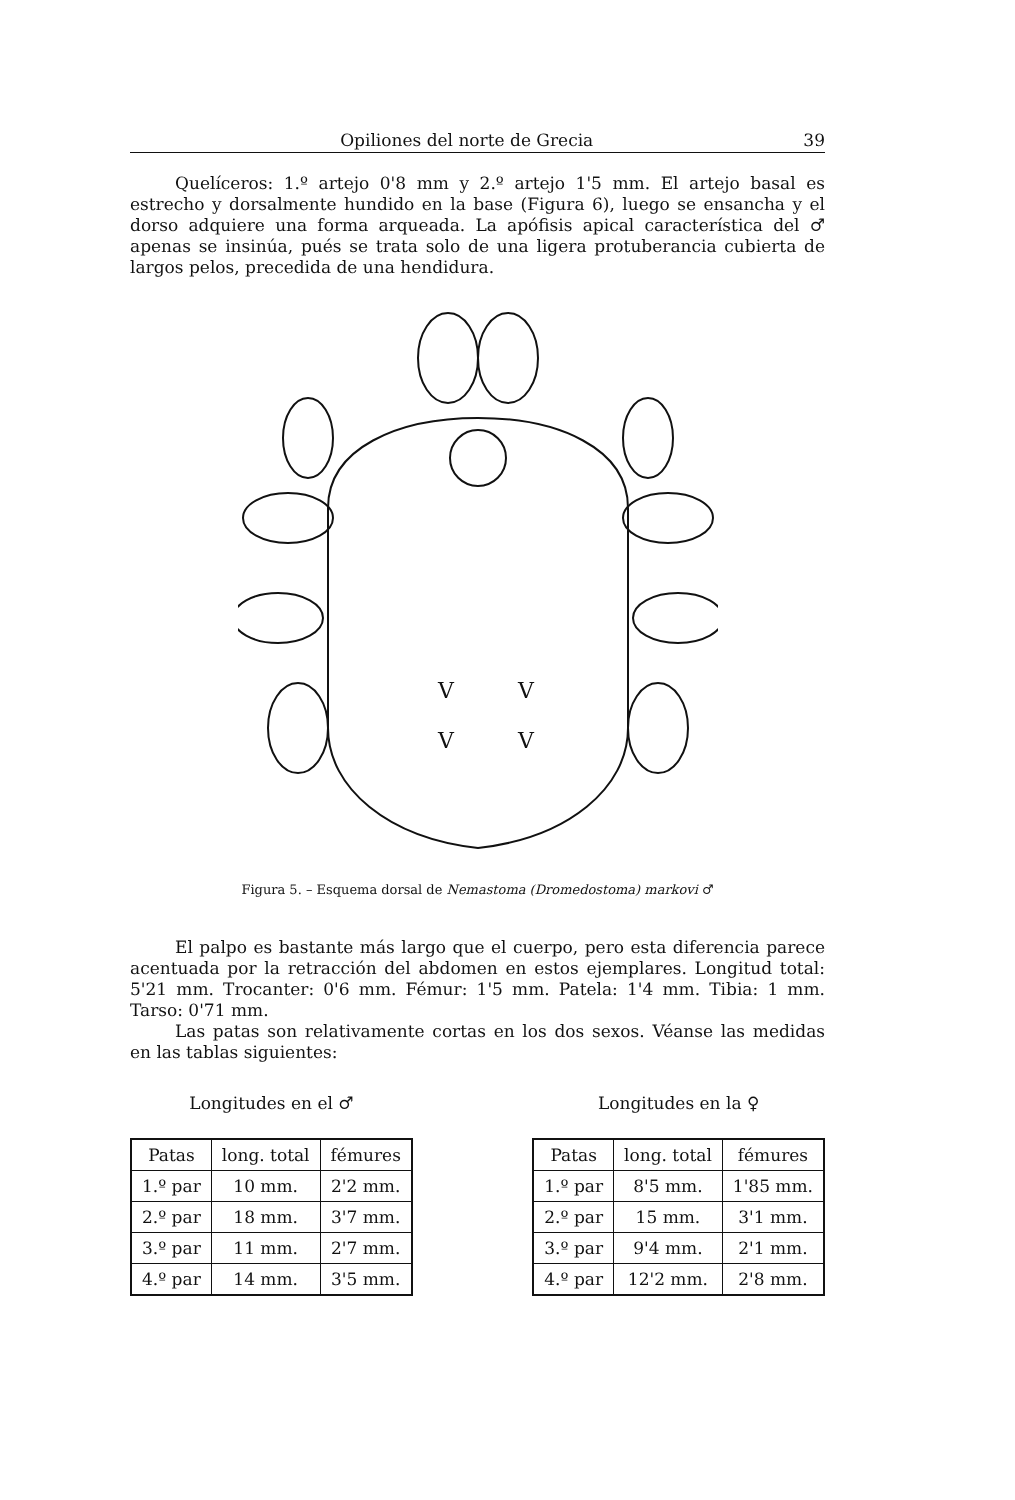Opiliones del norte de Grecia 39
Quelíceros: 1.º artejo 0'8 mm y 2.º artejo 1'5 mm. El artejo basal es estrecho y dorsalmente hundido en la base (Figura 6), luego se ensancha y el dorso adquiere una forma arqueada. La apófisis apical característica del ♂ apenas se insinúa, pués se trata solo de una ligera protuberancia cubierta de largos pelos, precedida de una hendidura.
V
V
V
V
Figura 5. – Esquema dorsal de Nemastoma (Dromedostoma) markovi ♂
El palpo es bastante más largo que el cuerpo, pero esta diferencia parece acentuada por la retracción del abdomen en estos ejemplares. Longitud total: 5'21 mm. Trocanter: 0'6 mm. Fémur: 1'5 mm. Patela: 1'4 mm. Tibia: 1 mm. Tarso: 0'71 mm.
Las patas son relativamente cortas en los dos sexos. Véanse las medidas en las tablas siguientes:
Longitudes en el ♂
| Patas | long. total | fémures |
| --- | --- | --- |
| 1.º par | 10 mm. | 2'2 mm. |
| 2.º par | 18 mm. | 3'7 mm. |
| 3.º par | 11 mm. | 2'7 mm. |
| 4.º par | 14 mm. | 3'5 mm. |
Longitudes en la ♀
| Patas | long. total | fémures |
| --- | --- | --- |
| 1.º par | 8'5 mm. | 1'85 mm. |
| 2.º par | 15 mm. | 3'1 mm. |
| 3.º par | 9'4 mm. | 2'1 mm. |
| 4.º par | 12'2 mm. | 2'8 mm. |